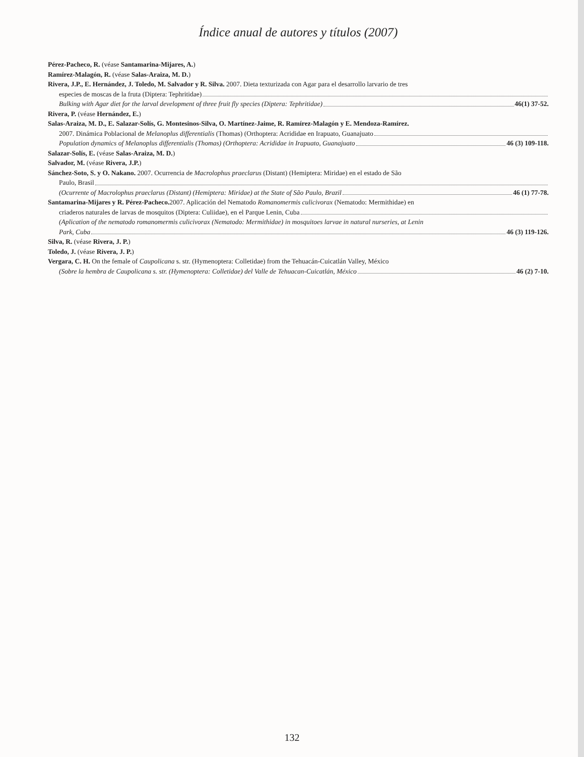Índice anual de autores y títulos (2007)
Pérez-Pacheco, R. (véase Santamarina-Mijares, A.)
Ramírez-Malagón, R. (véase Salas-Araiza, M. D.)
Rivera, J.P., E. Hernández, J. Toledo, M. Salvador y R. Silva. 2007. Dieta texturizada con Agar para el desarrollo larvario de tres
especies de moscas de la fruta (Diptera: Tephritidae)
Bulking with Agar diet for the larval development of three fruit fly species (Diptera: Tephritidae) 46(1) 37-52.
Rivera, P. (véase Hernández, E.)
Salas-Araiza, M. D., E. Salazar-Solís, G. Montesinos-Silva, O. Martínez-Jaime, R. Ramírez-Malagón y E. Mendoza-Ramírez.
2007. Dinámica Poblacional de Melanoplus differentialis (Thomas) (Orthoptera: Acrididae en Irapuato, Guanajuato
Population dynamics of Melanoplus differentialis (Thomas) (Orthoptera: Acrididae in Irapuato, Guanajuato 46 (3) 109-118.
Salazar-Solís, E. (véase Salas-Araiza, M. D.)
Salvador, M. (véase Rivera, J.P.)
Sánchez-Soto, S. y O. Nakano. 2007. Ocurrencia de Macrolophus praeclarus (Distant) (Hemiptera: Miridae) en el estado de São
Paulo, Brasil
(Ocurrente of Macrolophus praeclarus (Distant) (Hemiptera: Miridae) at the State of São Paulo, Brazil 46 (1) 77-78.
Santamarina-Mijares y R. Pérez-Pacheco. 2007. Aplicación del Nematodo Romanomermis culicivorax (Nematodo: Mermithidae) en
criaderos naturales de larvas de mosquitos (Diptera: Culiidae), en el Parque Lenin, Cuba
(Aplication of the nematodo romanomermis culicivorax (Nematodo: Mermithidae) in mosquitoes larvae in natural nurseries, at Lenin
Park, Cuba 46 (3) 119-126.
Silva, R. (véase Rivera, J. P.)
Toledo, J. (véase Rivera, J. P.)
Vergara, C. H. On the female of Caupolicana s. str. (Hymenoptera: Colletidae) from the Tehuacán-Cuicatlán Valley, México
(Sobre la hembra de Caupolicana s. str. (Hymenoptera: Colletidae) del Valle de Tehuacan-Cuicatlán, México 46 (2) 7-10.
132